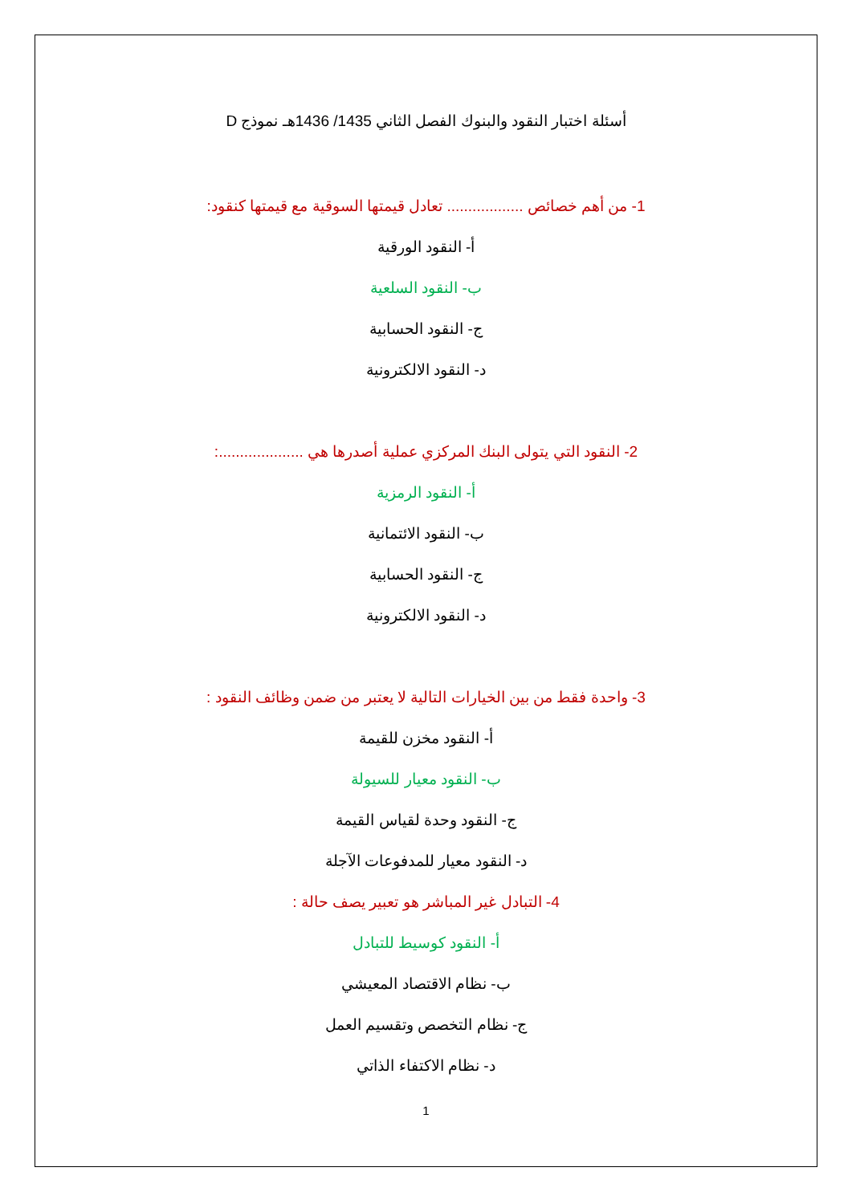أسئلة اختبار النقود والبنوك الفصل الثاني 1435/ 1436هـ نموذج D
1- من أهم خصائص .................. تعادل قيمتها السوقية مع قيمتها كنقود:
أ- النقود الورقية
ب- النقود السلعية
ج- النقود الحسابية
د- النقود الالكترونية
2- النقود التي يتولى البنك المركزي عملية أصدرها هي ....................:
أ- النقود الرمزية
ب- النقود الائتمانية
ج- النقود الحسابية
د- النقود الالكترونية
3- واحدة فقط من بين الخيارات التالية لا يعتبر من ضمن وظائف النقود :
أ- النقود مخزن للقيمة
ب- النقود معيار للسيولة
ج- النقود وحدة لقياس القيمة
د- النقود معيار للمدفوعات الآجلة
4- التبادل غير المباشر هو تعبير يصف حالة :
أ- النقود كوسيط للتبادل
ب- نظام الاقتصاد المعيشي
ج- نظام التخصص وتقسيم العمل
د- نظام الاكتفاء الذاتي
1